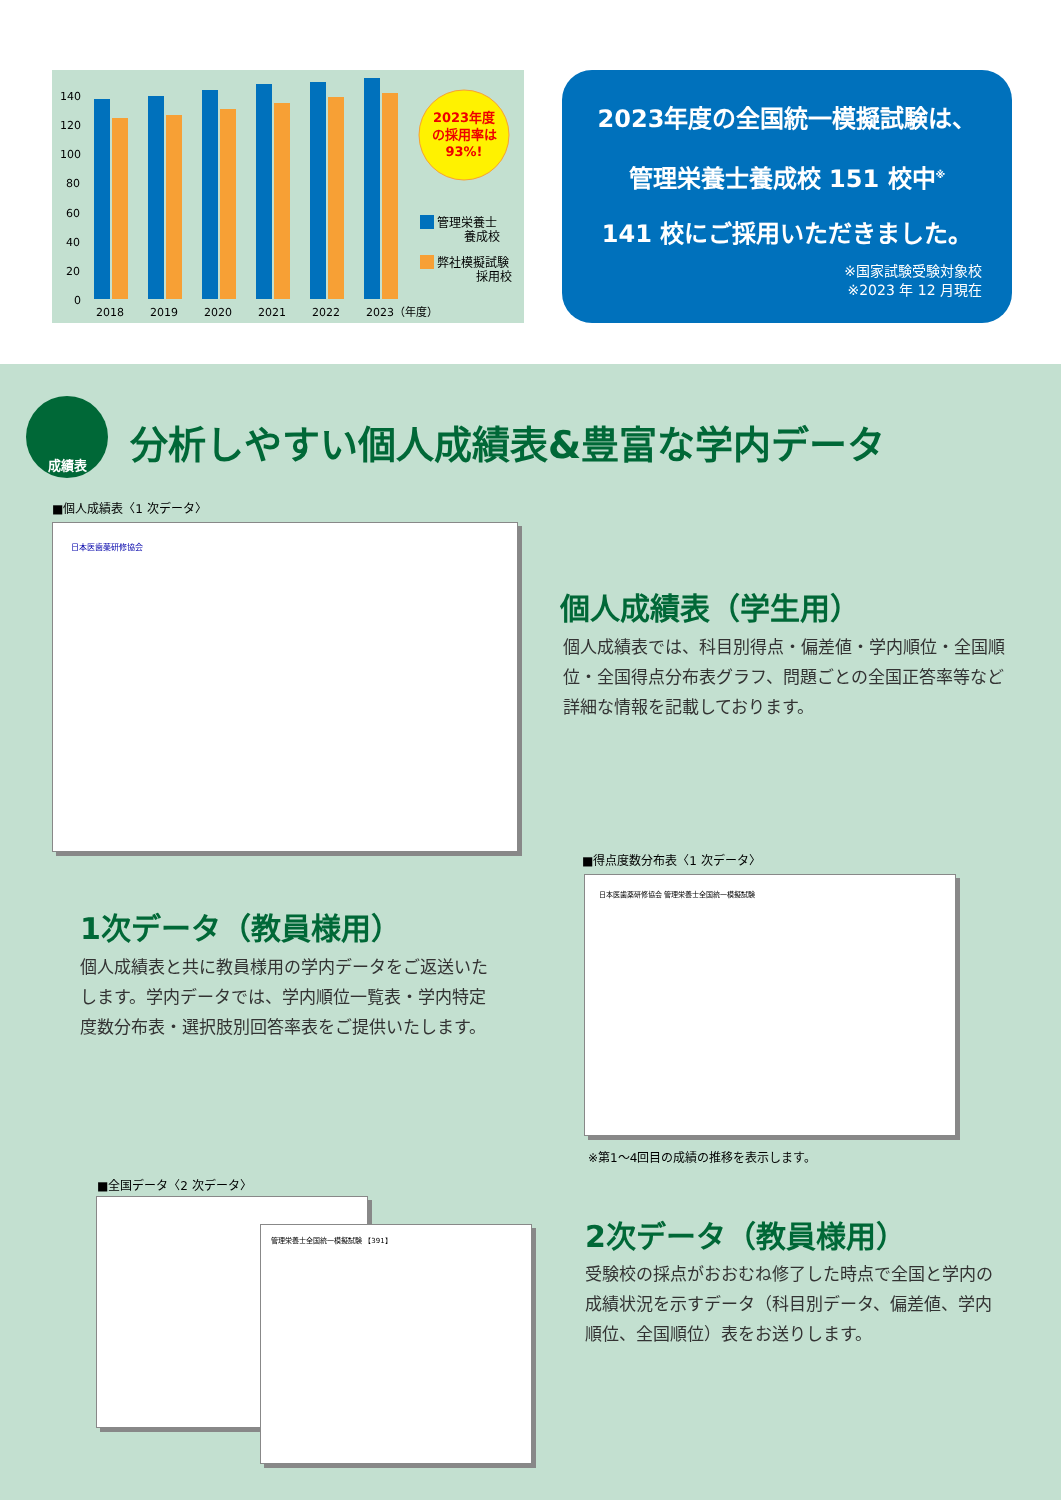140
120
100
80
60
40
20
0
2018
2019
2020
2021
2022
2023（年度）
2023年度
の採用率は
93%!
管理栄養士
養成校
弊社模擬試験
採用校
2023年度の全国統一模擬試験は、
管理栄養士養成校 151 校中<sup>※</sup>
141 校にご採用いただきました。
※国家試験受験対象校
※2023 年 12 月現在
成績表
分析しやすい個人成績表&豊富な学内データ
■個人成績表〈1 次データ〉
日本医歯薬研修協会
個人成績表（学生用）
個人成績表では、科目別得点・偏差値・学内順位・全国順位・全国得点分布表グラフ、問題ごとの全国正答率等など詳細な情報を記載しております。
1次データ（教員様用）
個人成績表と共に教員様用の学内データをご返送いたします。学内データでは、学内順位一覧表・学内特定度数分布表・選択肢別回答率表をご提供いたします。
■得点度数分布表〈1 次データ〉
日本医歯薬研修協会 管理栄養士全国統一模擬試験
※第1〜4回目の成績の推移を表示します。
■全国データ〈2 次データ〉
管理栄養士全国統一模擬試験 【391】 2次データ（教員様用）
受験校の採点がおおむね修了した時点で全国と学内の成績状況を示すデータ（科目別データ、偏差値、学内順位、全国順位）表をお送りします。